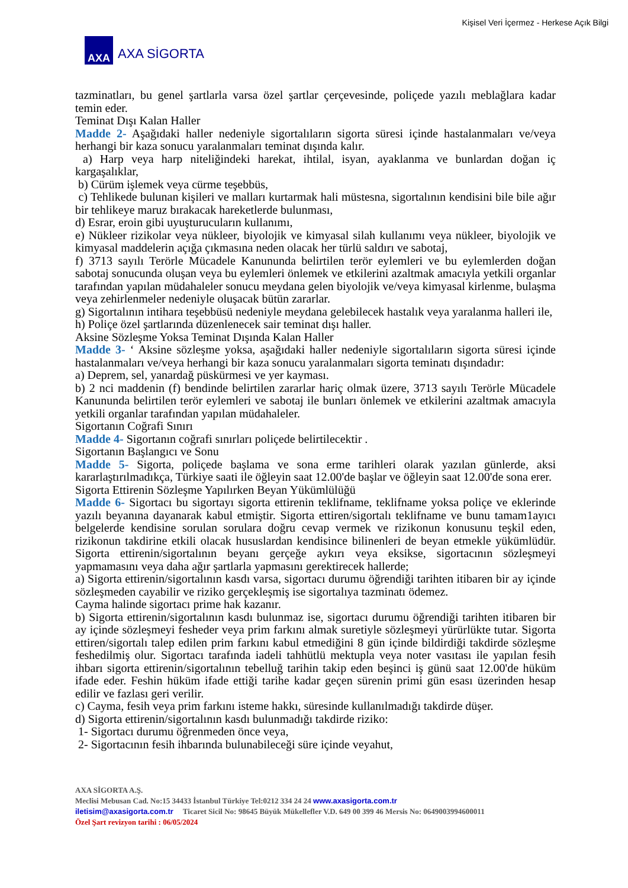Kişisel Veri İçermez - Herkese Açık Bilgi
AXA
AXA SİGORTA
tazminatları, bu genel şartlarla varsa özel şartlar çerçevesinde, poliçede yazılı meblağlara kadar temin eder.
Teminat Dışı Kalan Haller
Madde 2- Aşağıdaki haller nedeniyle sigortalıların sigorta süresi içinde hastalanmaları ve/veya herhangi bir kaza sonucu yaralanmaları teminat dışında kalır.
a) Harp veya harp niteliğindeki harekat, ihtilal, isyan, ayaklanma ve bunlardan doğan iç kargaşalıklar,
b) Cürüm işlemek veya cürme teşebbüs,
c) Tehlikede bulunan kişileri ve malları kurtarmak hali müstesna, sigortalının kendisini bile bile ağır bir tehlikeye maruz bırakacak hareketlerde bulunması,
d) Esrar, eroin gibi uyuşturucuların kullanımı,
e) Nükleer rizikolar veya nükleer, biyolojik ve kimyasal silah kullanımı veya nükleer, biyolojik ve kimyasal maddelerin açığa çıkmasına neden olacak her türlü saldırı ve sabotaj,
f) 3713 sayılı Terörle Mücadele Kanununda belirtilen terör eylemleri ve bu eylemlerden doğan sabotaj sonucunda oluşan veya bu eylemleri önlemek ve etkilerini azaltmak amacıyla yetkili organlar tarafından yapılan müdahaleler sonucu meydana gelen biyolojik ve/veya kimyasal kirlenme, bulaşma veya zehirlenmeler nedeniyle oluşacak bütün zararlar.
g) Sigortalının intihara teşebbüsü nedeniyle meydana gelebilecek hastalık veya yaralanma halleri ile,
h) Poliçe özel şartlarında düzenlenecek sair teminat dışı haller.
Aksine Sözleşme Yoksa Teminat Dışında Kalan Haller
Madde 3- ‘ Aksine sözleşme yoksa, aşağıdaki haller nedeniyle sigortalıların sigorta süresi içinde hastalanmaları ve/veya herhangi bir kaza sonucu yaralanmaları sigorta teminatı dışındadır:
a) Deprem, sel, yanardağ püskürmesi ve yer kayması.
b) 2 nci maddenin (f) bendinde belirtilen zararlar hariç olmak üzere, 3713 sayılı Terörle Mücadele Kanununda belirtilen terör eylemleri ve sabotaj ile bunları önlemek ve etkilerini azaltmak amacıyla yetkili organlar tarafından yapılan müdahaleler.
Sigortanın Coğrafi Sınırı
Madde 4- Sigortanın coğrafi sınırları poliçede belirtilecektir .
Sigortanın Başlangıcı ve Sonu
Madde 5- Sigorta, poliçede başlama ve sona erme tarihleri olarak yazılan günlerde, aksi kararlaştırılmadıkça, Türkiye saati ile öğleyin saat 12.00'de başlar ve öğleyin saat 12.00'de sona erer.
Sigorta Ettirenin Sözleşme Yapılırken Beyan Yükümlülüğü
Madde 6- Sigortacı bu sigortayı sigorta ettirenin teklifname, teklifname yoksa poliçe ve eklerinde yazılı beyanına dayanarak kabul etmiştir. Sigorta ettiren/sigortalı teklifname ve bunu tamam1ayıcı belgelerde kendisine sorulan sorulara doğru cevap vermek ve rizikonun konusunu teşkil eden, rizikonun takdirine etkili olacak hususlardan kendisince bilinenleri de beyan etmekle yükümlüdür. Sigorta ettirenin/sigortalının beyanı gerçeğe aykırı veya eksikse, sigortacının sözleşmeyi yapmamasını veya daha ağır şartlarla yapmasını gerektirecek hallerde;
a) Sigorta ettirenin/sigortalının kasdı varsa, sigortacı durumu öğrendiği tarihten itibaren bir ay içinde sözleşmeden cayabilir ve riziko gerçekleşmiş ise sigortalıya tazminatı ödemez.
Cayma halinde sigortacı prime hak kazanır.
b) Sigorta ettirenin/sigortalının kasdı bulunmaz ise, sigortacı durumu öğrendiği tarihten itibaren bir ay içinde sözleşmeyi fesheder veya prim farkını almak suretiyle sözleşmeyi yürürlükte tutar. Sigorta ettiren/sigortalı talep edilen prim farkını kabul etmediğini 8 gün içinde bildirdiği takdirde sözleşme feshedilmiş olur. Sigortacı tarafında iadeli tahhütlü mektupla veya noter vasıtası ile yapılan fesih ihbarı sigorta ettirenin/sigortalının tebelluğ tarihin takip eden beşinci iş günü saat 12.00'de hüküm ifade eder. Feshin hüküm ifade ettiği tarihe kadar geçen sürenin primi gün esası üzerinden hesap edilir ve fazlası geri verilir.
c) Cayma, fesih veya prim farkını isteme hakkı, süresinde kullanılmadığı takdirde düşer.
d) Sigorta ettirenin/sigortalının kasdı bulunmadığı takdirde riziko:
1- Sigortacı durumu öğrenmeden önce veya,
2- Sigortacının fesih ihbarında bulunabileceği süre içinde veyahut,
AXA SİGORTA A.Ş.
Meclisi Mebusan Cad. No:15 34433 İstanbul Türkiye Tel:0212 334 24 24 www.axasigorta.com.tr
iletisim@axasigorta.com.tr Ticaret Sicil No: 98645 Büyük Mükellefler V.D. 649 00 399 46 Mersis No: 0649003994600011
Özel Şart revizyon tarihi : 06/05/2024